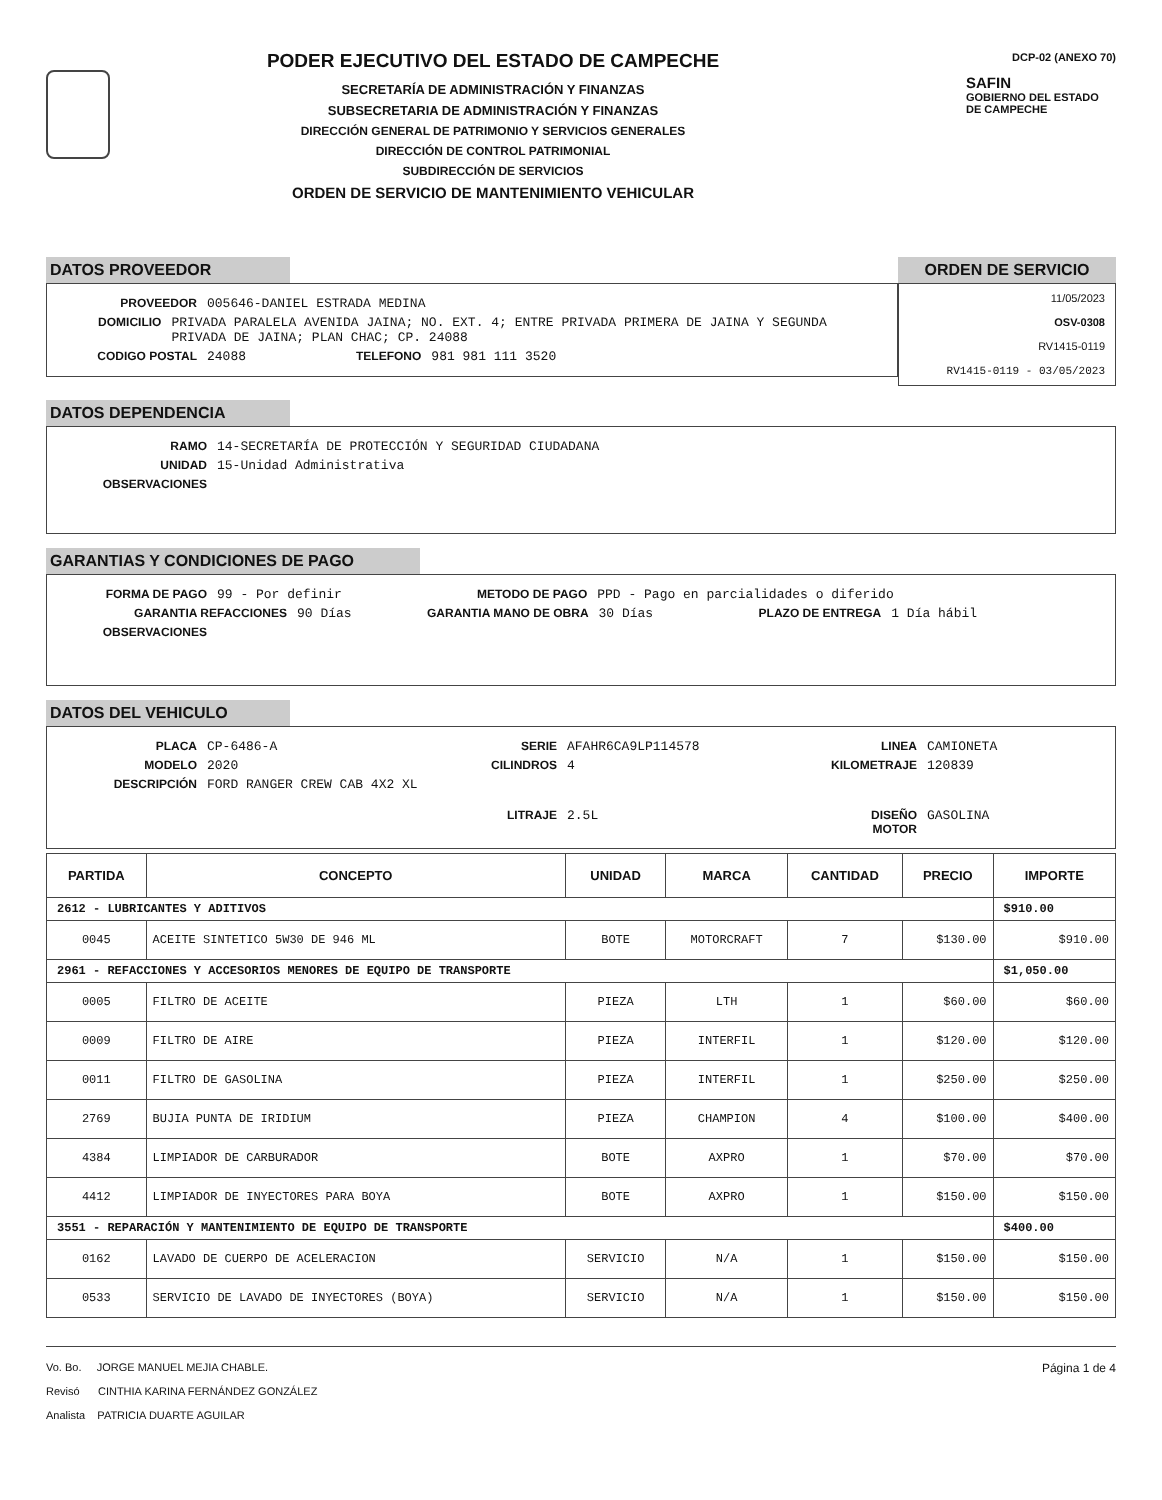PODER EJECUTIVO DEL ESTADO DE CAMPECHE
SECRETARÍA DE ADMINISTRACIÓN Y FINANZAS
SUBSECRETARIA DE ADMINISTRACIÓN Y FINANZAS
DIRECCIÓN GENERAL DE PATRIMONIO Y SERVICIOS GENERALES
DIRECCIÓN DE CONTROL PATRIMONIAL
SUBDIRECCIÓN DE SERVICIOS
ORDEN DE SERVICIO DE MANTENIMIENTO VEHICULAR
DCP-02 (ANEXO 70)
SAFIN
GOBIERNO DEL ESTADO
DE CAMPECHE
DATOS PROVEEDOR
PROVEEDOR 005646-DANIEL ESTRADA MEDINA
DOMICILIO PRIVADA PARALELA AVENIDA JAINA; NO. EXT. 4; ENTRE PRIVADA PRIMERA DE JAINA Y SEGUNDA PRIVADA DE JAINA; PLAN CHAC; CP. 24088
CODIGO POSTAL 24088 TELEFONO 981 981 111 3520
ORDEN DE SERVICIO
11/05/2023
OSV-0308
RV1415-0119
RV1415-0119 - 03/05/2023
DATOS DEPENDENCIA
RAMO 14-SECRETARÍA DE PROTECCIÓN Y SEGURIDAD CIUDADANA
UNIDAD 15-Unidad Administrativa
OBSERVACIONES
GARANTIAS Y CONDICIONES DE PAGO
FORMA DE PAGO 99 - Por definir METODO DE PAGO PPD - Pago en parcialidades o diferido
GARANTIA REFACCIONES 90 Días GARANTIA MANO DE OBRA 30 Días PLAZO DE ENTREGA 1 Día hábil
OBSERVACIONES
DATOS DEL VEHICULO
PLACA CP-6486-A SERIE AFAHR6CA9LP114578 LINEA CAMIONETA
MODELO 2020 CILINDROS 4 KILOMETRAJE 120839
DESCRIPCIÓN FORD RANGER CREW CAB 4X2 XL
LITRAJE 2.5L DISEÑO MOTOR GASOLINA
| PARTIDA | CONCEPTO | UNIDAD | MARCA | CANTIDAD | PRECIO | IMPORTE |
| --- | --- | --- | --- | --- | --- | --- |
| 2612 - LUBRICANTES Y ADITIVOS | | | | | | $910.00 |
| 0045 | ACEITE SINTETICO 5W30 DE 946 ML | BOTE | MOTORCRAFT | 7 | $130.00 | $910.00 |
| 2961 - REFACCIONES Y ACCESORIOS MENORES DE EQUIPO DE TRANSPORTE | | | | | | $1,050.00 |
| 0005 | FILTRO DE ACEITE | PIEZA | LTH | 1 | $60.00 | $60.00 |
| 0009 | FILTRO DE AIRE | PIEZA | INTERFIL | 1 | $120.00 | $120.00 |
| 0011 | FILTRO DE GASOLINA | PIEZA | INTERFIL | 1 | $250.00 | $250.00 |
| 2769 | BUJIA PUNTA DE IRIDIUM | PIEZA | CHAMPION | 4 | $100.00 | $400.00 |
| 4384 | LIMPIADOR DE CARBURADOR | BOTE | AXPRO | 1 | $70.00 | $70.00 |
| 4412 | LIMPIADOR DE INYECTORES PARA BOYA | BOTE | AXPRO | 1 | $150.00 | $150.00 |
| 3551 - REPARACIÓN Y MANTENIMIENTO DE EQUIPO DE TRANSPORTE | | | | | | $400.00 |
| 0162 | LAVADO DE CUERPO DE ACELERACION | SERVICIO | N/A | 1 | $150.00 | $150.00 |
| 0533 | SERVICIO DE LAVADO DE INYECTORES (BOYA) | SERVICIO | N/A | 1 | $150.00 | $150.00 |
Vo. Bo. JORGE MANUEL MEJIA CHABLE.
Revisó CINTHIA KARINA FERNÁNDEZ GONZÁLEZ
Analista PATRICIA DUARTE AGUILAR
Página 1 de 4